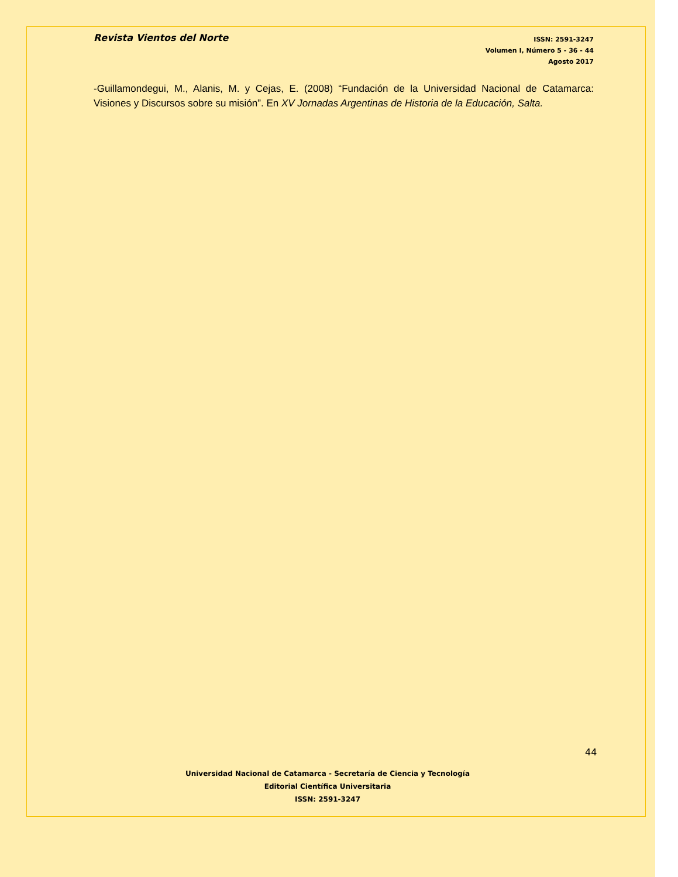Revista Vientos del Norte
ISSN: 2591-3247
Volumen I, Número 5 - 36 - 44
Agosto 2017
-Guillamondegui, M., Alanis, M. y Cejas, E. (2008) “Fundación de la Universidad Nacional de Catamarca: Visiones y Discursos sobre su misión”. En XV Jornadas Argentinas de Historia de la Educación, Salta.
44
Universidad Nacional de Catamarca - Secretaría de Ciencia y Tecnología
Editorial Científica Universitaria
ISSN: 2591-3247